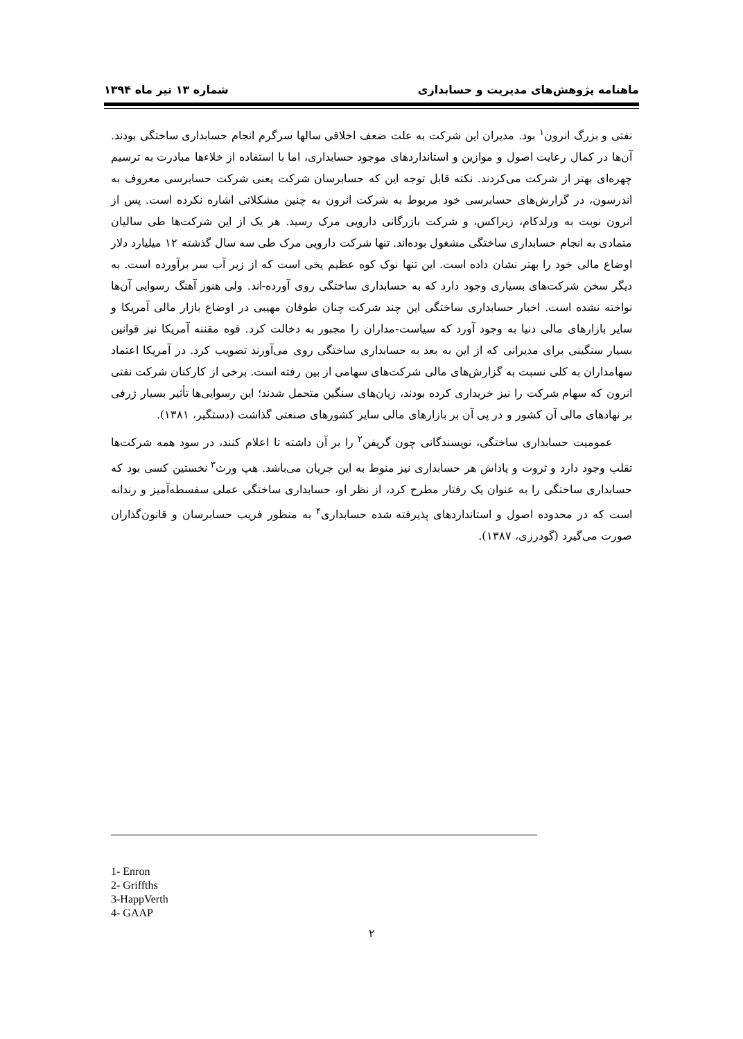ماهنامه پژوهش‌های مدیریت و حسابداری شماره ۱۳ تیر ماه ۱۳۹۴
نفتی و بزرگ انرون<sup>۱</sup> بود. مدیران این شرکت به علت ضعف اخلاقی سالها سرگرم انجام حسابداری ساختگی بودند. آن‌ها در کمال رعایت اصول و موازین و استانداردهای موجود حسابداری، اما با استفاده از خلاءها مبادرت به ترسیم چهره‌ای بهتر از شرکت می‌کردند. نکته قابل توجه این که حسابرسان شرکت یعنی شرکت حسابرسی معروف به اندرسون، در گزارش‌های حسابرسی خود مربوط به شرکت انرون به چنین مشکلاتی اشاره نکرده است. پس از انرون نوبت به ورلدکام، زیراکس، و شرکت بازرگانی دارویی مرک رسید. هر یک از این شرکت‌ها طی سالیان متمادی به انجام حسابداری ساختگی مشغول بوده‌اند. تنها شرکت دارویی مرک طی سه سال گذشته ۱۲ میلیارد دلار اوضاع مالی خود را بهتر نشان داده است. این تنها نوک کوه عظیم یخی است که از زیر آب سر برآورده است. به دیگر سخن شرکت‌های بسیاری وجود دارد که به حسابداری ساختگی روی آورده-اند. ولی هنوز آهنگ رسوایی آن‌ها نواخته نشده است. اخبار حسابداری ساختگی این چند شرکت چنان طوفان مهیبی در اوضاع بازار مالی آمریکا و سایر بازارهای مالی دنیا به وجود آورد که سیاست-مداران را مجبور به دخالت کرد. قوه مقننه آمریکا نیز قوانین بسیار سنگینی برای مدیرانی که از این به بعد به حسابداری ساختگی روی می‌آورند تصویب کرد. در آمریکا اعتماد سهامداران به کلی نسبت به گزارش‌های مالی شرکت‌های سهامی از بین رفته است. برخی از کارکنان شرکت نفتی انرون که سهام شرکت را نیز خریداری کرده بودند، زیان‌های سنگین متحمل شدند؛ این رسوایی‌ها تأثیر بسیار ژرفی بر نهادهای مالی آن کشور و در پی آن بر بازارهای مالی سایر کشورهای صنعتی گذاشت (دستگیر، ۱۳۸۱).
عمومیت حسابداری ساختگی، نویسندگانی چون گریفن<sup>۲</sup> را بر آن داشته تا اعلام کنند، در سود همه شرکت‌ها تقلب وجود دارد و ثروت و پاداش هر حسابداری نیز منوط به این جریان می‌باشد. هپ ورث<sup>۳</sup> نخستین کسی بود که حسابداری ساختگی را به عنوان یک رفتار مطرح کرد، از نظر او، حسابداری ساختگی عملی سفسطه‌آمیز و رندانه است که در محدوده اصول و استانداردهای پذیرفته شده حسابداری<sup>۴</sup> به منظور فریب حسابرسان و قانون‌گذاران صورت می‌گیرد (گودرزی، ۱۳۸۷).
1- Enron
2- Griffths
3-HappVerth
4- GAAP
۲